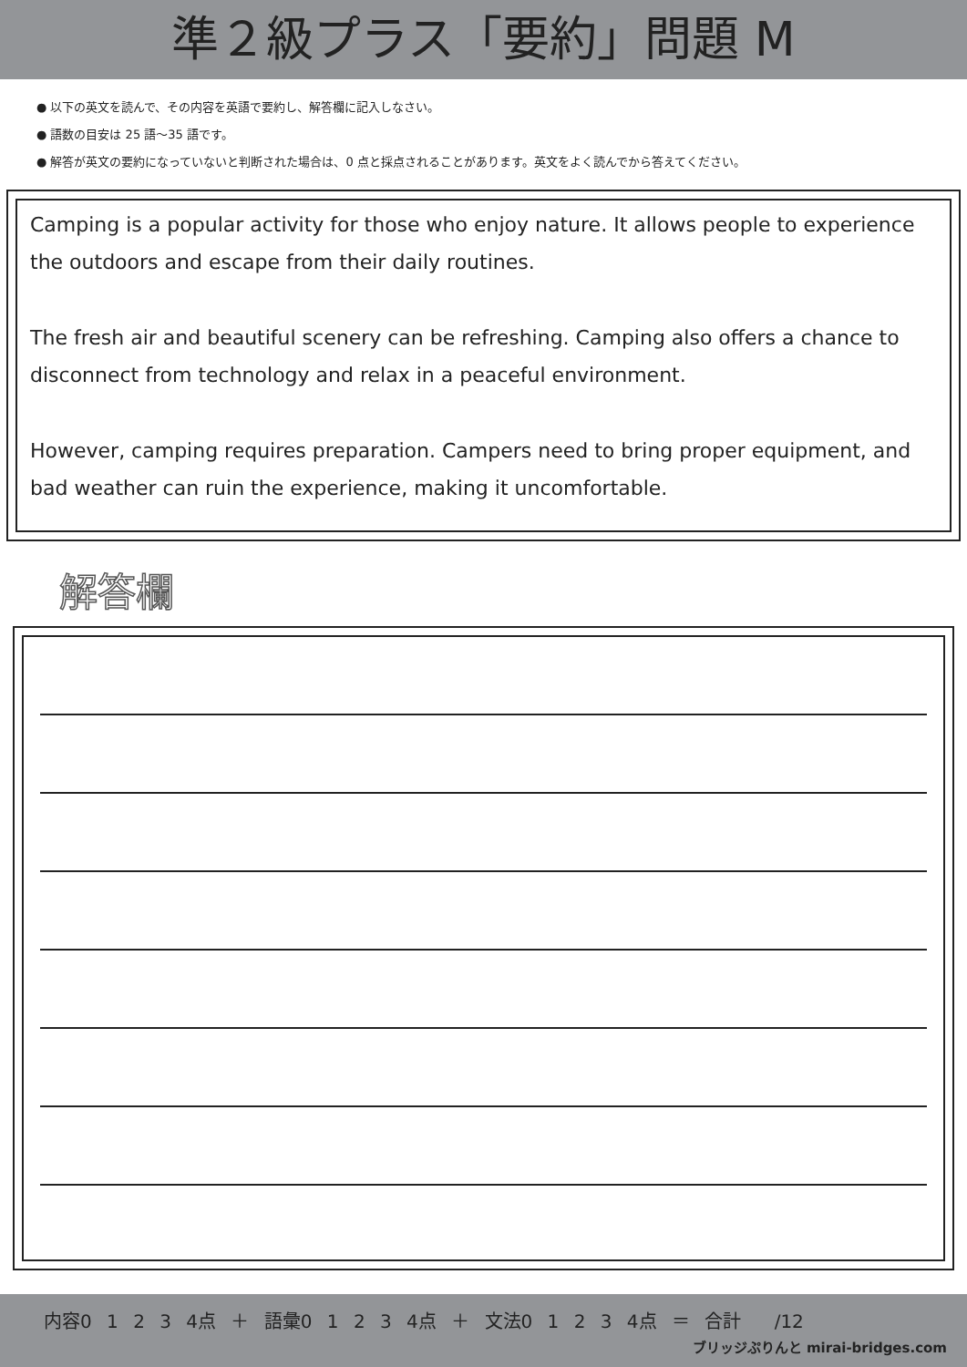準２級プラス「要約」問題 M
● 以下の英文を読んで、その内容を英語で要約し、解答欄に記入しなさい。
● 語数の目安は 25 語〜35 語です。
● 解答が英文の要約になっていないと判断された場合は、0 点と採点されることがあります。英文をよく読んでから答えてください。
Camping is a popular activity for those who enjoy nature. It allows people to experience the outdoors and escape from their daily routines.
The fresh air and beautiful scenery can be refreshing. Camping also offers a chance to disconnect from technology and relax in a peaceful environment.
However, camping requires preparation. Campers need to bring proper equipment, and bad weather can ruin the experience, making it uncomfortable.
解答欄
内容0 1 2 3 4点 ＋ 語彙0 1 2 3 4点 ＋ 文法0 1 2 3 4点 ＝ 合計 　/12
ブリッジぷりんと mirai-bridges.com